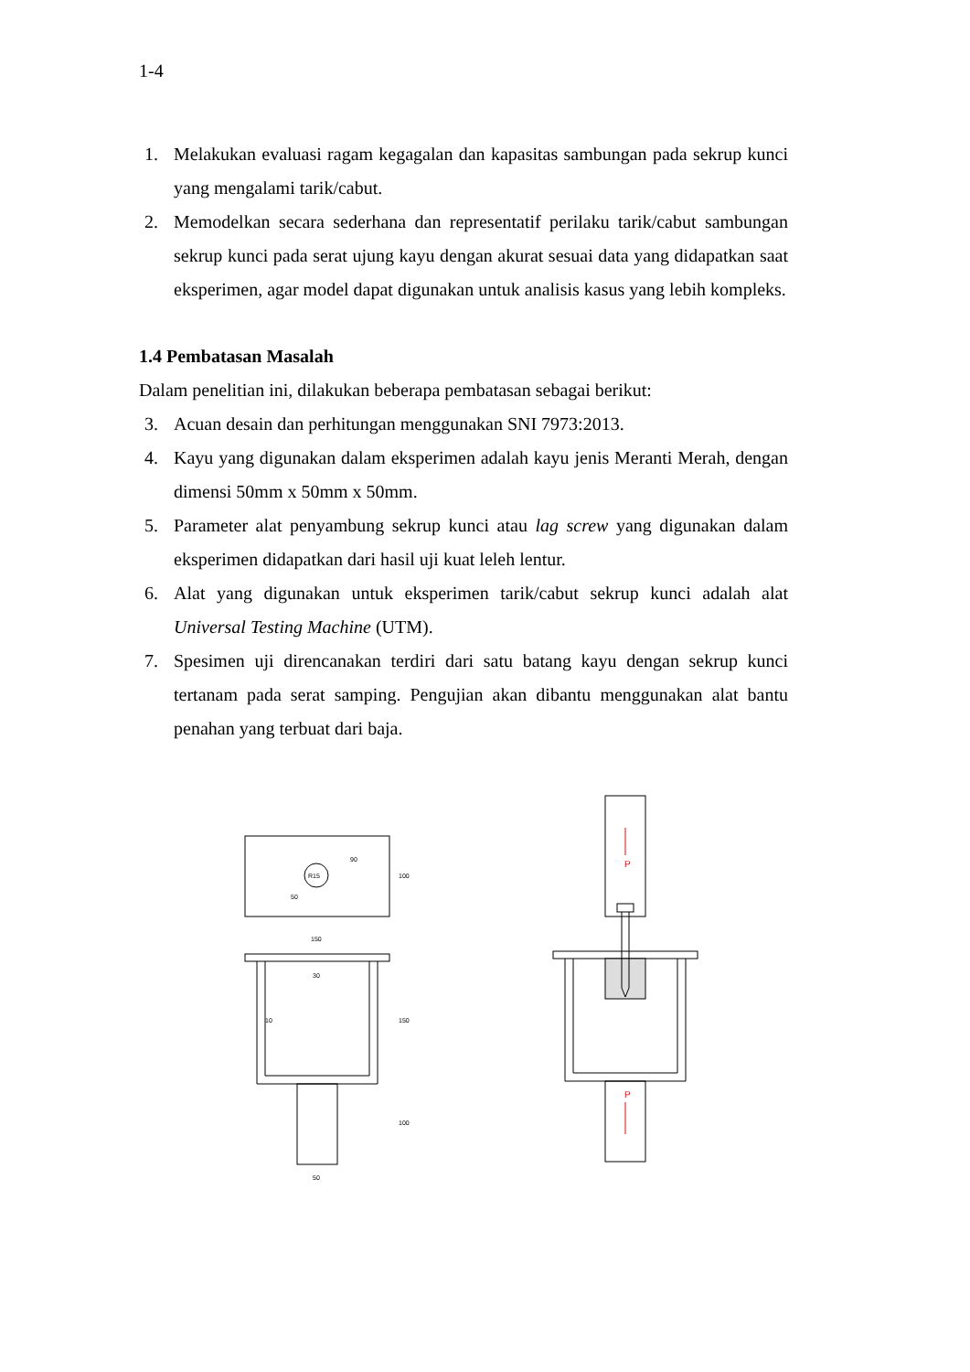1-4
1. Melakukan evaluasi ragam kegagalan dan kapasitas sambungan pada sekrup kunci yang mengalami tarik/cabut.
2. Memodelkan secara sederhana dan representatif perilaku tarik/cabut sambungan sekrup kunci pada serat ujung kayu dengan akurat sesuai data yang didapatkan saat eksperimen, agar model dapat digunakan untuk analisis kasus yang lebih kompleks.
1.4 Pembatasan Masalah
Dalam penelitian ini, dilakukan beberapa pembatasan sebagai berikut:
3. Acuan desain dan perhitungan menggunakan SNI 7973:2013.
4. Kayu yang digunakan dalam eksperimen adalah kayu jenis Meranti Merah, dengan dimensi 50mm x 50mm x 50mm.
5. Parameter alat penyambung sekrup kunci atau lag screw yang digunakan dalam eksperimen didapatkan dari hasil uji kuat leleh lentur.
6. Alat yang digunakan untuk eksperimen tarik/cabut sekrup kunci adalah alat Universal Testing Machine (UTM).
7. Spesimen uji direncanakan terdiri dari satu batang kayu dengan sekrup kunci tertanam pada serat samping. Pengujian akan dibantu menggunakan alat bantu penahan yang terbuat dari baja.
P
P
90
100
50
R15
150
30
10
150
100
50